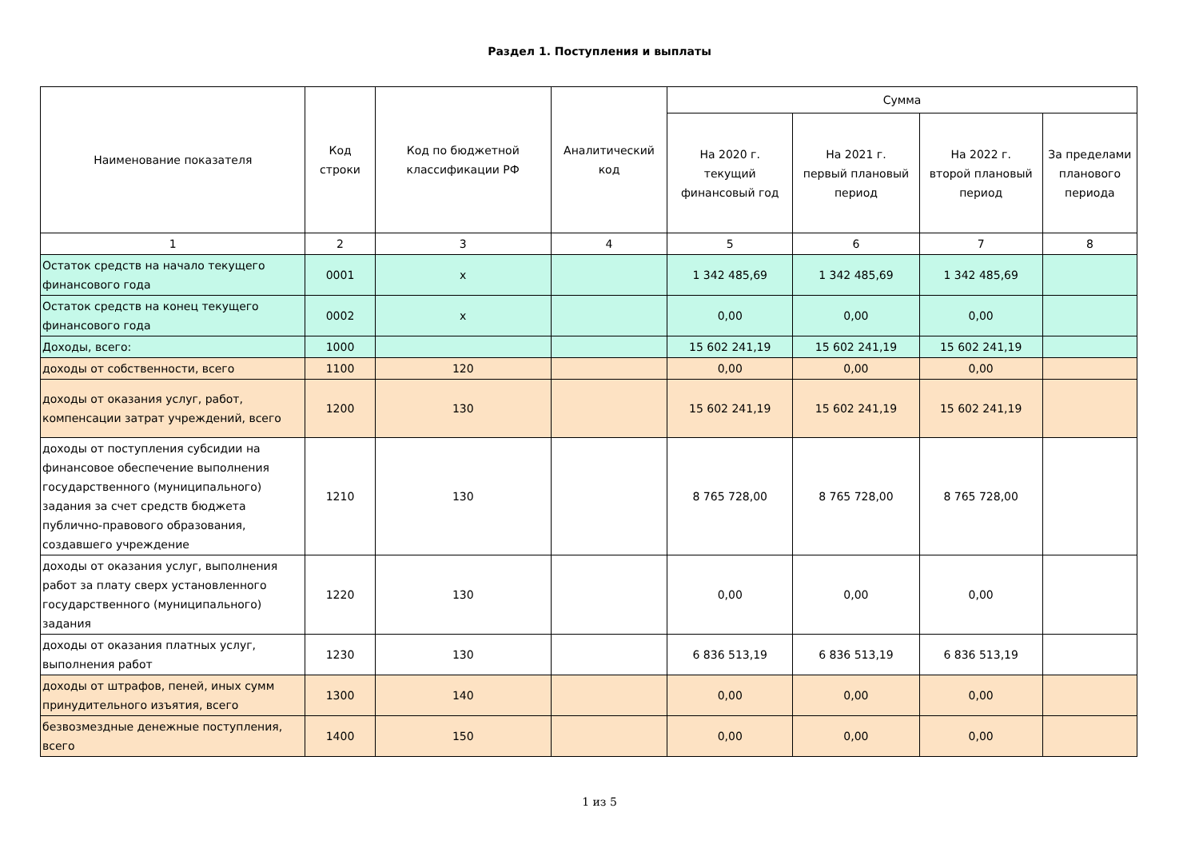Раздел 1. Поступления и выплаты
| Наименование показателя | Код строки | Код по бюджетной классификации РФ | Аналитический код | Сумма | | | |
| --- | --- | --- | --- | --- | --- | --- | --- |
| | | | | На 2020 г. текущий финансовый год | На 2021 г. первый плановый период | На 2022 г. второй плановый период | За пределами планового периода |
| 1 | 2 | 3 | 4 | 5 | 6 | 7 | 8 |
| Остаток средств на начало текущего финансового года | 0001 | х | | 1 342 485,69 | 1 342 485,69 | 1 342 485,69 | |
| Остаток средств на конец текущего финансового года | 0002 | х | | 0,00 | 0,00 | 0,00 | |
| Доходы, всего: | 1000 | | | 15 602 241,19 | 15 602 241,19 | 15 602 241,19 | |
| доходы от собственности, всего | 1100 | 120 | | 0,00 | 0,00 | 0,00 | |
| доходы от оказания услуг, работ, компенсации затрат учреждений, всего | 1200 | 130 | | 15 602 241,19 | 15 602 241,19 | 15 602 241,19 | |
| доходы от поступления субсидии на финансовое обеспечение выполнения государственного (муниципального) задания за счет средств бюджета публично-правового образования, создавшего учреждение | 1210 | 130 | | 8 765 728,00 | 8 765 728,00 | 8 765 728,00 | |
| доходы от оказания услуг, выполнения работ за плату сверх установленного государственного (муниципального) задания | 1220 | 130 | | 0,00 | 0,00 | 0,00 | |
| доходы от оказания платных услуг, выполнения работ | 1230 | 130 | | 6 836 513,19 | 6 836 513,19 | 6 836 513,19 | |
| доходы от штрафов, пеней, иных сумм принудительного изъятия, всего | 1300 | 140 | | 0,00 | 0,00 | 0,00 | |
| безвозмездные денежные поступления, всего | 1400 | 150 | | 0,00 | 0,00 | 0,00 | |
1 из 5